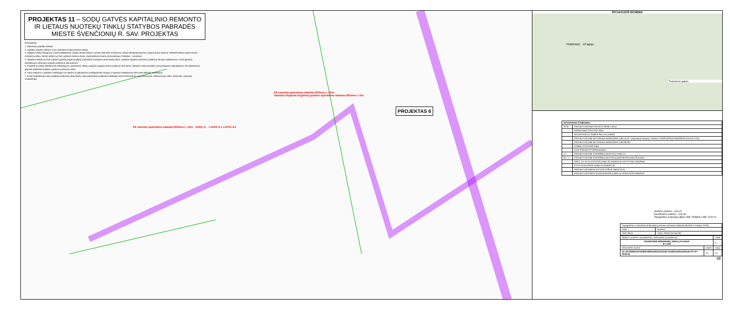PROJEKTAS 11 – SODŲ GATVĖS KAPITALINIO REMONTO IR LIETAUS NUOTEKŲ TINKLŲ STATYBOS PABRADĖS MIESTE ŠVENČIONIŲ R. SAV. PROJEKTAS
PASTABOS:
1. Matmenys pateikti metrais;
2. Vykdant statybos darbus visus matmenis būtina tikslinti vietoje;
3. Statybos darbų Rangovas, prieš pradėdamas vykdyti žemės darbus, privalo išsikviesti inžinerinius tinklus eksploatuojančios organizacijos atstovą. Atliekant darbus greta esamų inžinerinių tinklų, žemės darbai turi būti vykdomi rankiniu būdu, nepažeidžiant esamų komunikacijų. Pažeidus - sutvarkyti;
4. Statybos darbai turi būti vykdomi griežtai pagal projektą, pasirašant nustatyta tvarka darbų aktus, vykdant statybos priežiūrą vykdančių tarnybų reikalavimus, turint gaminių sertifikavimo arba kitus kokybę įrodančius dokumentus;
5. Projekte numatyti reikalavimai medžiagoms, gaminiams, darbų vykdymui pagal turimus pradinius duomenis. Statybos metu atsiradus nenumatytoms aplinkybėms, šie reikalavimai gali būti patikslinti projekto vykdymo priežiūros metu;
6. Visos statybos ir apdailos medžiagos turi atitikti LR galiojančius priešgaisrinės saugos ir higienos reikalavimus bei turėti atitikties sertifikatus;
7. Esant neatitikimam tarp projektą sudarančių dokumentų, kaip pagrindine projektine medžiaga remtis techninėmis specifikacijomis, aiškinamuoju raštu, brėžiniais, sąnaudų žiniaraščiais.
PE vamzdis apšvietimo kabeliui Ø50mm L=22m
Vamzdis klojamas kryptiniu gręžimu apšvietimo kabeliui Ø50mm L=5m
PROJEKTAS 6
PE vamzdis apšvietimo kabeliui Ø50mm L=31m SODŲ G. LAPAS 8.1 LAPAS 8.2
SITUACIJOS SCHEMA
PABRADĖ 13 lapas
Tvarkomos gatvės
| SUTARTINIAI ŽYMĖJIMAI | |
| --- | --- |
| 0+20 | PROJEKTUOJAMA GATVĖS AŠINĖ LINIJA |
| | INŽINERINIO STATINIO RIBA |
| | REGISTRUOTŲ ŽEMĖS SKLYPŲ RIBOS |
| | PROJEKTUOJAMI BETONINIAI BORDIŪRAI (100.15.22, užapvalinto kampo), PAKELTI VIRŠ VAŽIUOJAMOSIOS DALIES 3 CM |
| | PROJEKTUOJAMI BETONINIAI BORDIŪRAI (100.08.20) |
| | DARBŲ VYKDYMO RIBA |
| | KITO PROJEKTO SPRENDINIAI |
| L1 | PROJEKTUOJAMI PAVIRŠINIŲ NUOTEKŲ TINKLAI |
| ŠL1-x | PROJEKTUOJAMI PAVIRŠINIŲ NUOTEKŲ MAGISTRALINIAI ŠULINIAI |
| | PROJ. 0.4 KV ELEKTROS KABELIS VAMZDYJE KRYPTINIU GRĘŽIMU |
| | 0.4 KV ELEKTROS KABELIS VAMZDYJE |
| | PROJEKTUOJAMAS GATVĖS APŠVIETIMAS 40 W |
| | PROJEKTUOJAMAS SUDEDAMASIS KABELIŲ APSAUGOS VAMZDIS |
Aukščių sistema - LAS-07
Koordinačių sistema - LKS-94
Topografinę nuotrauką atliko UAB "URBAN LINE" 2022 m.
| Topografinių ir inžinerinių tinklų planų erdvinių duomenų teikimas tikrintas ir tvarkyti (TIIIS) | |
| Data | Numeris |
| 2022-08-01 | TIIIS1-20220720-052782 |
| Statinio numeris ir pavadinimas, dokumento pavadinimas | | Laida |
| SUVESTINIS INŽINERINIŲ TINKLŲ PLANAS M 1:500 | | 0 |
| Dokumento žymuo | Lapas | Lapų |
| UL-23-0039/0137/0138/0139/0140/0141/0142/ /0143/0144/0145/0146-XX-TP-PP.B-03 | 13 | 13 |
48